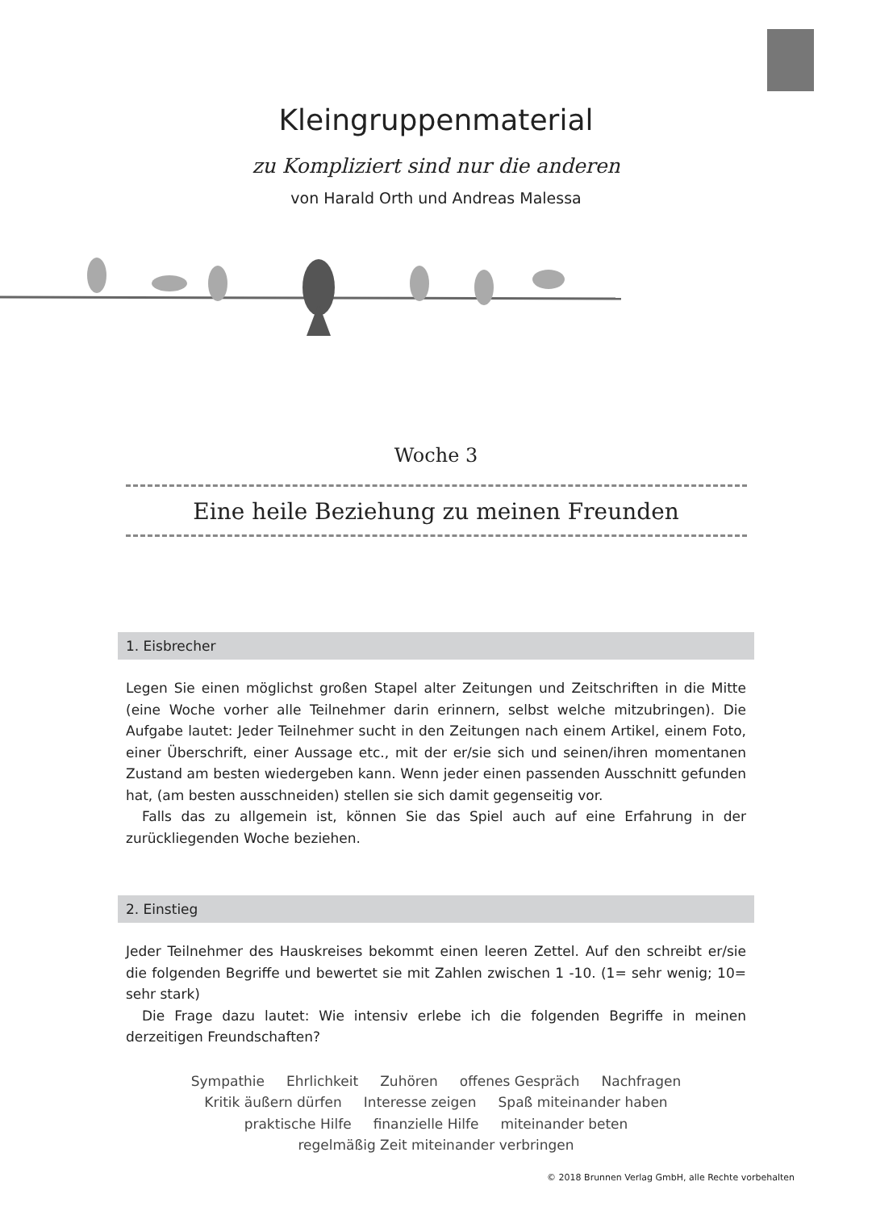Kleingruppenmaterial
zu Kompliziert sind nur die anderen
von Harald Orth und Andreas Malessa
Woche 3
Eine heile Beziehung zu meinen Freunden
1. Eisbrecher
Legen Sie einen möglichst großen Stapel alter Zeitungen und Zeitschriften in die Mitte (eine Woche vorher alle Teilnehmer darin erinnern, selbst welche mitzubringen). Die Aufgabe lautet: Jeder Teilnehmer sucht in den Zeitungen nach einem Artikel, einem Foto, einer Überschrift, einer Aussage etc., mit der er/sie sich und seinen/ihren momentanen Zustand am besten wiedergeben kann. Wenn jeder einen passenden Ausschnitt gefunden hat, (am besten ausschneiden) stellen sie sich damit gegenseitig vor.
Falls das zu allgemein ist, können Sie das Spiel auch auf eine Erfahrung in der zurückliegenden Woche beziehen.
2. Einstieg
Jeder Teilnehmer des Hauskreises bekommt einen leeren Zettel. Auf den schreibt er/sie die folgenden Begriffe und bewertet sie mit Zahlen zwischen 1 -10. (1= sehr wenig; 10= sehr stark)
Die Frage dazu lautet: Wie intensiv erlebe ich die folgenden Begriffe in meinen derzeitigen Freundschaften?
Sympathie Ehrlichkeit Zuhören offenes Gespräch Nachfragen
Kritik äußern dürfen Interesse zeigen Spaß miteinander haben
praktische Hilfe finanzielle Hilfe miteinander beten
regelmäßig Zeit miteinander verbringen
© 2018 Brunnen Verlag GmbH, alle Rechte vorbehalten